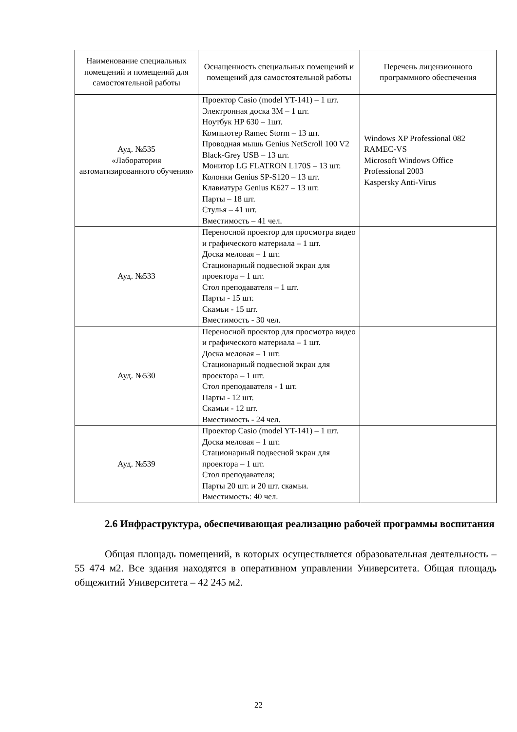| Наименование специальных помещений и помещений для самостоятельной работы | Оснащенность специальных помещений и помещений для самостоятельной работы | Перечень лицензионного программного обеспечения |
| --- | --- | --- |
| Ауд. №535 «Лаборатория автоматизированного обучения» | Проектор Casio (model YT-141) – 1 шт. Электронная доска 3М – 1 шт. Ноутбук HP 630 – 1шт. Компьютер Ramec Storm – 13 шт. Проводная мышь Genius NetScroll 100 V2 Black-Grey USB – 13 шт. Монитор LG FLATRON L170S – 13 шт. Колонки Genius SP-S120 – 13 шт. Клавиатура Genius K627 – 13 шт. Парты – 18 шт. Стулья – 41 шт. Вместимость – 41 чел. | Windows XP Professional 082 RAMEC-VS Microsoft Windows Office Professional 2003 Kaspersky Anti-Virus |
| Ауд. №533 | Переносной проектор для просмотра видео и графического материала – 1 шт. Доска меловая – 1 шт. Стационарный подвесной экран для проектора – 1 шт. Стол преподавателя – 1 шт. Парты - 15 шт. Скамьи - 15 шт. Вместимость - 30 чел. | |
| Ауд. №530 | Переносной проектор для просмотра видео и графического материала – 1 шт. Доска меловая – 1 шт. Стационарный подвесной экран для проектора – 1 шт. Стол преподавателя - 1 шт. Парты - 12 шт. Скамьи - 12 шт. Вместимость - 24 чел. | |
| Ауд. №539 | Проектор Casio (model YT-141) – 1 шт. Доска меловая – 1 шт. Стационарный подвесной экран для проектора – 1 шт. Стол преподавателя; Парты 20 шт. и 20 шт. скамьи. Вместимость: 40 чел. | |
2.6 Инфраструктура, обеспечивающая реализацию рабочей программы воспитания
Общая площадь помещений, в которых осуществляется образовательная деятельность – 55 474 м2. Все здания находятся в оперативном управлении Университета. Общая площадь общежитий Университета – 42 245 м2.
22